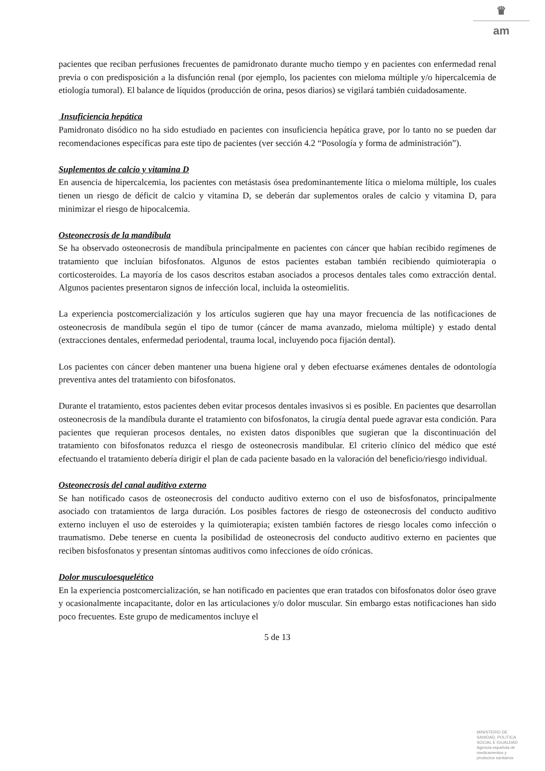♛
am
pacientes que reciban perfusiones frecuentes de pamidronato durante mucho tiempo y en pacientes con enfermedad renal previa o con predisposición a la disfunción renal (por ejemplo, los pacientes con mieloma múltiple y/o hipercalcemia de etiología tumoral). El balance de líquidos (producción de orina, pesos diarios) se vigilará también cuidadosamente.
Insuficiencia hepática
Pamidronato disódico no ha sido estudiado en pacientes con insuficiencia hepática grave, por lo tanto no se pueden dar recomendaciones específicas para este tipo de pacientes (ver sección 4.2 “Posología y forma de administración”).
Suplementos de calcio y vitamina D
En ausencia de hipercalcemia, los pacientes con metástasis ósea predominantemente lítica o mieloma múltiple, los cuales tienen un riesgo de déficit de calcio y vitamina D, se deberán dar suplementos orales de calcio y vitamina D, para minimizar el riesgo de hipocalcemia.
Osteonecrosis de la mandíbula
Se ha observado osteonecrosis de mandíbula principalmente en pacientes con cáncer que habían recibido regímenes de tratamiento que incluían bifosfonatos. Algunos de estos pacientes estaban también recibiendo quimioterapia o corticosteroides. La mayoría de los casos descritos estaban asociados a procesos dentales tales como extracción dental. Algunos pacientes presentaron signos de infección local, incluida la osteomielitis.
La experiencia postcomercialización y los artículos sugieren que hay una mayor frecuencia de las notificaciones de osteonecrosis de mandíbula según el tipo de tumor (cáncer de mama avanzado, mieloma múltiple) y estado dental (extracciones dentales, enfermedad periodental, trauma local, incluyendo poca fijación dental).
Los pacientes con cáncer deben mantener una buena higiene oral y deben efectuarse exámenes dentales de odontología preventiva antes del tratamiento con bifosfonatos.
Durante el tratamiento, estos pacientes deben evitar procesos dentales invasivos si es posible. En pacientes que desarrollan osteonecrosis de la mandíbula durante el tratamiento con bifosfonatos, la cirugía dental puede agravar esta condición. Para pacientes que requieran procesos dentales, no existen datos disponibles que sugieran que la discontinuación del tratamiento con bifosfonatos reduzca el riesgo de osteonecrosis mandibular. El criterio clínico del médico que esté efectuando el tratamiento debería dirigir el plan de cada paciente basado en la valoración del beneficio/riesgo individual.
Osteonecrosis del canal auditivo externo
Se han notificado casos de osteonecrosis del conducto auditivo externo con el uso de bisfosfonatos, principalmente asociado con tratamientos de larga duración. Los posibles factores de riesgo de osteonecrosis del conducto auditivo externo incluyen el uso de esteroides y la quimioterapia; existen también factores de riesgo locales como infección o traumatismo. Debe tenerse en cuenta la posibilidad de osteonecrosis del conducto auditivo externo en pacientes que reciben bisfosfonatos y presentan síntomas auditivos como infecciones de oído crónicas.
Dolor musculoesquelético
En la experiencia postcomercialización, se han notificado en pacientes que eran tratados con bifosfonatos dolor óseo grave y ocasionalmente incapacitante, dolor en las articulaciones y/o dolor muscular. Sin embargo estas notificaciones han sido poco frecuentes. Este grupo de medicamentos incluye el
5 de 13
MINISTERIO DE
SANIDAD, POLITICA
SOCIAL E IGUALDAD
Agencia española de
medicamentos y
productos sanitarios